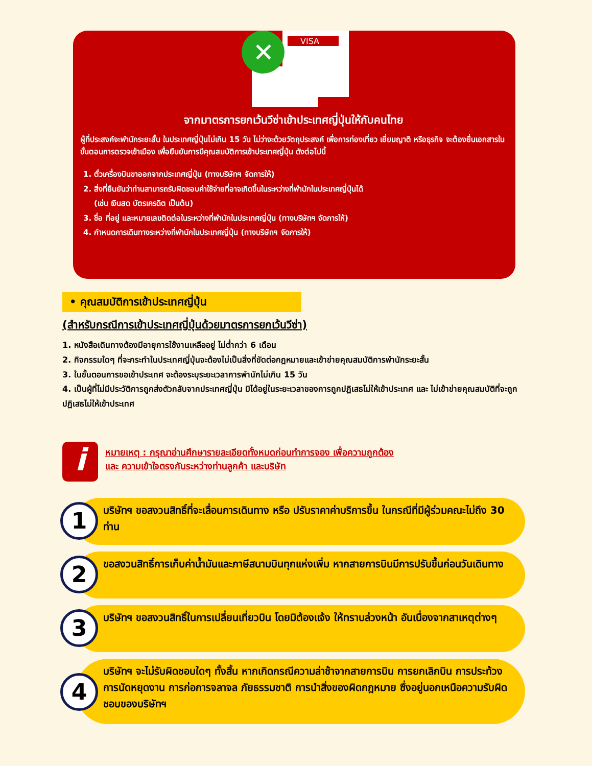VISA
✕
จากมาตรการยกเว้นวีซ่าเข้าประเทศญี่ปุ่นให้กับคนไทย
ผู้ที่ประสงค์จะพำนักระยะสั้น ในประเทศญี่ปุ่นไม่เกิน 15 วัน ไม่ว่าจะด้วยวัตถุประสงค์ เพื่อการท่องเที่ยว เยี่ยมญาติ หรือธุรกิจ จะต้องยื่นเอกสารในขั้นตอนการตรวจเข้าเมือง เพื่อยืนยันการมีคุณสมบัติการเข้าประเทศญี่ปุ่น ดังต่อไปนี้
1. ตั๋วเครื่องบินขาออกจากประเทศญี่ปุ่น (ทางบริษัทฯ จัดการให้)
2. สิ่งที่ยืนยันว่าท่านสามารถรับผิดชอบค่าใช้จ่ายที่อาจเกิดขึ้นในระหว่างที่พำนักในประเทศญี่ปุ่นได้
(เช่น เงินสด บัตรเครดิต เป็นต้น)
3. ชื่อ ที่อยู่ และหมายเลขติดต่อในระหว่างที่พำนักในประเทศญี่ปุ่น (ทางบริษัทฯ จัดการให้)
4. กำหนดการเดินทางระหว่างที่พำนักในประเทศญี่ปุ่น (ทางบริษัทฯ จัดการให้)
• คุณสมบัติการเข้าประเทศญี่ปุ่น
(สำหรับกรณีการเข้าประเทศญี่ปุ่นด้วยมาตรการยกเว้นวีซ่า)
1. หนังสือเดินทางต้องมีอายุการใช้งานเหลืออยู่ ไม่ต่ำกว่า 6 เดือน
2. กิจกรรมใดๆ ที่จะกระทำในประเทศญี่ปุ่นจะต้องไม่เป็นสิ่งที่ขัดต่อกฎหมายและเข้าข่ายคุณสมบัติการพำนักระยะสั้น
3. ในขั้นตอนการขอเข้าประเทศ จะต้องระบุระยะเวลาการพำนักไม่เกิน 15 วัน
4. เป็นผู้ที่ไม่มีประวัติการถูกส่งตัวกลับจากประเทศญี่ปุ่น มิได้อยู่ในระยะเวลาของการถูกปฏิเสธไม่ให้เข้าประเทศ และ ไม่เข้าข่ายคุณสมบัติที่จะถูกปฏิเสธไม่ให้เข้าประเทศ
i
หมายเหตุ : กรุณาอ่านศึกษารายละเอียดทั้งหมดก่อนทำการจอง เพื่อความถูกต้อง
และ ความเข้าใจตรงกันระหว่างท่านลูกค้า และบริษัท
1
บริษัทฯ ขอสงวนสิทธิ์ที่จะเลื่อนการเดินทาง หรือ ปรับราคาค่าบริการขึ้น ในกรณีที่มีผู้ร่วมคณะไม่ถึง 30 ท่าน
2
ขอสงวนสิทธิ์การเก็บค่าน้ำมันและภาษีสนามบินทุกแห่งเพิ่ม หากสายการบินมีการปรับขึ้นก่อนวันเดินทาง
3
บริษัทฯ ขอสงวนสิทธิ์ในการเปลี่ยนเที่ยวบิน โดยมิต้องแจ้ง ให้ทราบล่วงหน้า อันเนื่องจากสาเหตุต่างๆ
4
บริษัทฯ จะไม่รับผิดชอบใดๆ ทั้งสิ้น หากเกิดกรณีความล่าช้าจากสายการบิน การยกเลิกบิน การประท้วง การนัดหยุดงาน การก่อการจลาจล ภัยธรรมชาติ การนำสิ่งของผิดกฎหมาย ซึ่งอยู่นอกเหนือความรับผิดชอบของบริษัทฯ